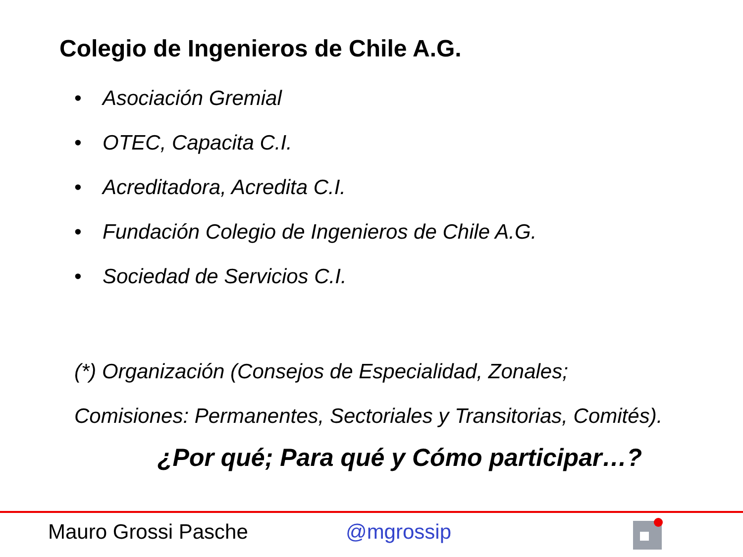Colegio de Ingenieros de Chile A.G.
• Asociación Gremial
• OTEC, Capacita C.I.
• Acreditadora, Acredita C.I.
• Fundación Colegio de Ingenieros de Chile A.G.
• Sociedad de Servicios C.I.
(*) Organización (Consejos de Especialidad, Zonales;
Comisiones: Permanentes, Sectoriales y Transitorias, Comités).
¿Por qué; Para qué y Cómo participar…?
Mauro Grossi Pasche @mgrossip